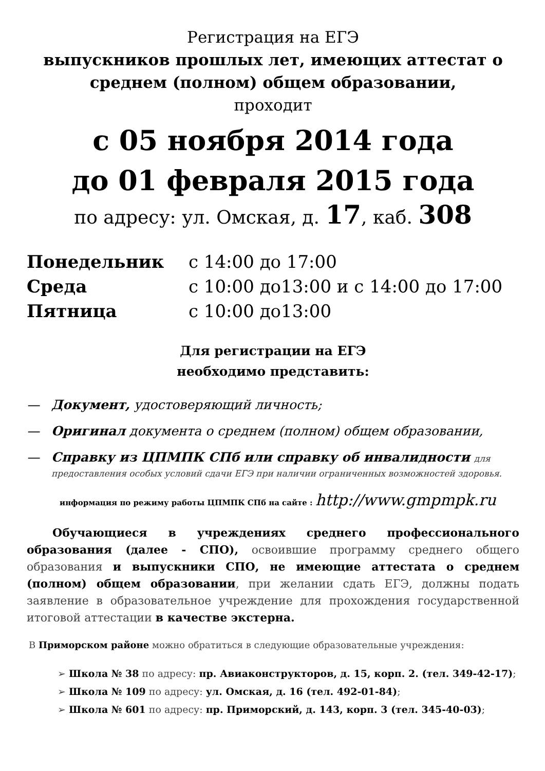Регистрация на ЕГЭ
выпускников прошлых лет, имеющих аттестат о среднем (полном) общем образовании,
проходит
с 05 ноября 2014 года
до 01 февраля 2015 года
по адресу: ул. Омская, д. 17, каб. 308
| Понедельник | с 14:00 до 17:00 |
| Среда | с 10:00 до13:00 и с 14:00 до 17:00 |
| Пятница | с 10:00 до13:00 |
Для регистрации на ЕГЭ
необходимо представить:
— Документ, удостоверяющий личность;
— Оригинал документа о среднем (полном) общем образовании,
— Справку из ЦПМПК СПб или справку об инвалидности для предоставления особых условий сдачи ЕГЭ при наличии ограниченных возможностей здоровья.
информация по режиму работы ЦПМПК СПб на сайте : http://www.gmpmpk.ru
Обучающиеся в учреждениях среднего профессионального образования (далее - СПО), освоившие программу среднего общего образования и выпускники СПО, не имеющие аттестата о среднем (полном) общем образовании, при желании сдать ЕГЭ, должны подать заявление в образовательное учреждение для прохождения государственной итоговой аттестации в качестве экстерна.
В Приморском районе можно обратиться в следующие образовательные учреждения:
➢ Школа № 38 по адресу: пр. Авиаконструкторов, д. 15, корп. 2. (тел. 349-42-17);
➢ Школа № 109 по адресу: ул. Омская, д. 16 (тел. 492-01-84);
➢ Школа № 601 по адресу: пр. Приморский, д. 143, корп. 3 (тел. 345-40-03);